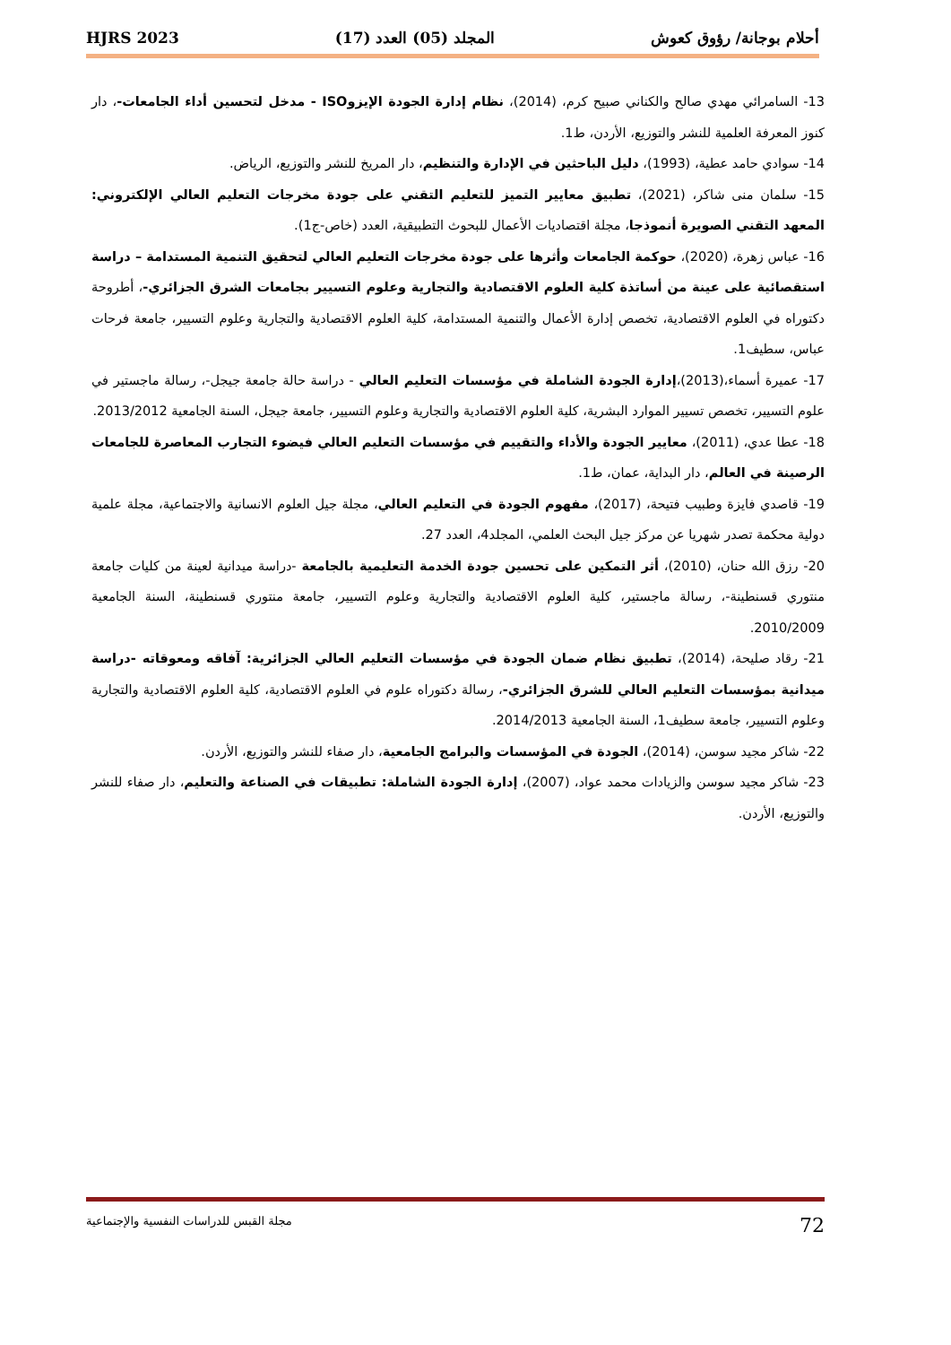أحلام بوجانة/ رؤوق كعوش المجلد (05) العدد (17) HJRS 2023
13- السامرائي مهدي صالح والكناني صبيح كرم، (2014)، نظام إدارة الجودة الإيزوISO - مدخل لتحسين أداء الجامعات-، دار كنوز المعرفة العلمية للنشر والتوزيع، الأردن، ط1.
14- سوادي حامد عطية، (1993)، دليل الباحثين في الإدارة والتنظيم، دار المريخ للنشر والتوزيع، الرياض.
15- سلمان منى شاكر، (2021)، تطبيق معايير التميز للتعليم التقني على جودة مخرجات التعليم العالي الإلكتروني: المعهد التقني الصويرة أنموذجا، مجلة اقتصاديات الأعمال للبحوث التطبيقية، العدد (خاص-ج1).
16- عباس زهرة، (2020)، حوكمة الجامعات وأثرها على جودة مخرجات التعليم العالي لتحقيق التنمية المستدامة – دراسة استقصائية على عينة من أساتذة كلية العلوم الاقتصادية والتجارية وعلوم التسيير بجامعات الشرق الجزائري-، أطروحة دكتوراه في العلوم الاقتصادية، تخصص إدارة الأعمال والتنمية المستدامة، كلية العلوم الاقتصادية والتجارية وعلوم التسيير، جامعة فرحات عباس، سطيف1.
17- عميرة أسماء،(2013)،إدارة الجودة الشاملة في مؤسسات التعليم العالي - دراسة حالة جامعة جيجل-، رسالة ماجستير في علوم التسيير، تخصص تسيير الموارد البشرية، كلية العلوم الاقتصادية والتجارية وعلوم التسيير، جامعة جيجل، السنة الجامعية 2013/2012.
18- عطا عدي، (2011)، معايير الجودة والأداء والتقييم في مؤسسات التعليم العالي فيضوء التجارب المعاصرة للجامعات الرصينة في العالم، دار البداية، عمان، ط1.
19- قاصدي فايزة وطبيب فتيحة، (2017)، مفهوم الجودة في التعليم العالي، مجلة جيل العلوم الانسانية والاجتماعية، مجلة علمية دولية محكمة تصدر شهريا عن مركز جيل البحث العلمي، المجلد4، العدد 27.
20- رزق الله حنان، (2010)، أثر التمكين على تحسين جودة الخدمة التعليمية بالجامعة -دراسة ميدانية لعينة من كليات جامعة منتوري قسنطينة-، رسالة ماجستير، كلية العلوم الاقتصادية والتجارية وعلوم التسيير، جامعة منتوري قسنطينة، السنة الجامعية 2010/2009.
21- رقاد صليحة، (2014)، تطبيق نظام ضمان الجودة في مؤسسات التعليم العالي الجزائرية: آفاقه ومعوقاته -دراسة ميدانية بمؤسسات التعليم العالي للشرق الجزائري-، رسالة دكتوراه علوم في العلوم الاقتصادية، كلية العلوم الاقتصادية والتجارية وعلوم التسيير، جامعة سطيف1، السنة الجامعية 2014/2013.
22- شاكر مجيد سوسن، (2014)، الجودة في المؤسسات والبرامج الجامعية، دار صفاء للنشر والتوزيع، الأردن.
23- شاكر مجيد سوسن والزيادات محمد عواد، (2007)، إدارة الجودة الشاملة: تطبيقات في الصناعة والتعليم، دار صفاء للنشر والتوزيع، الأردن.
72 مجلة القبس للدراسات النفسية والإجتماعية